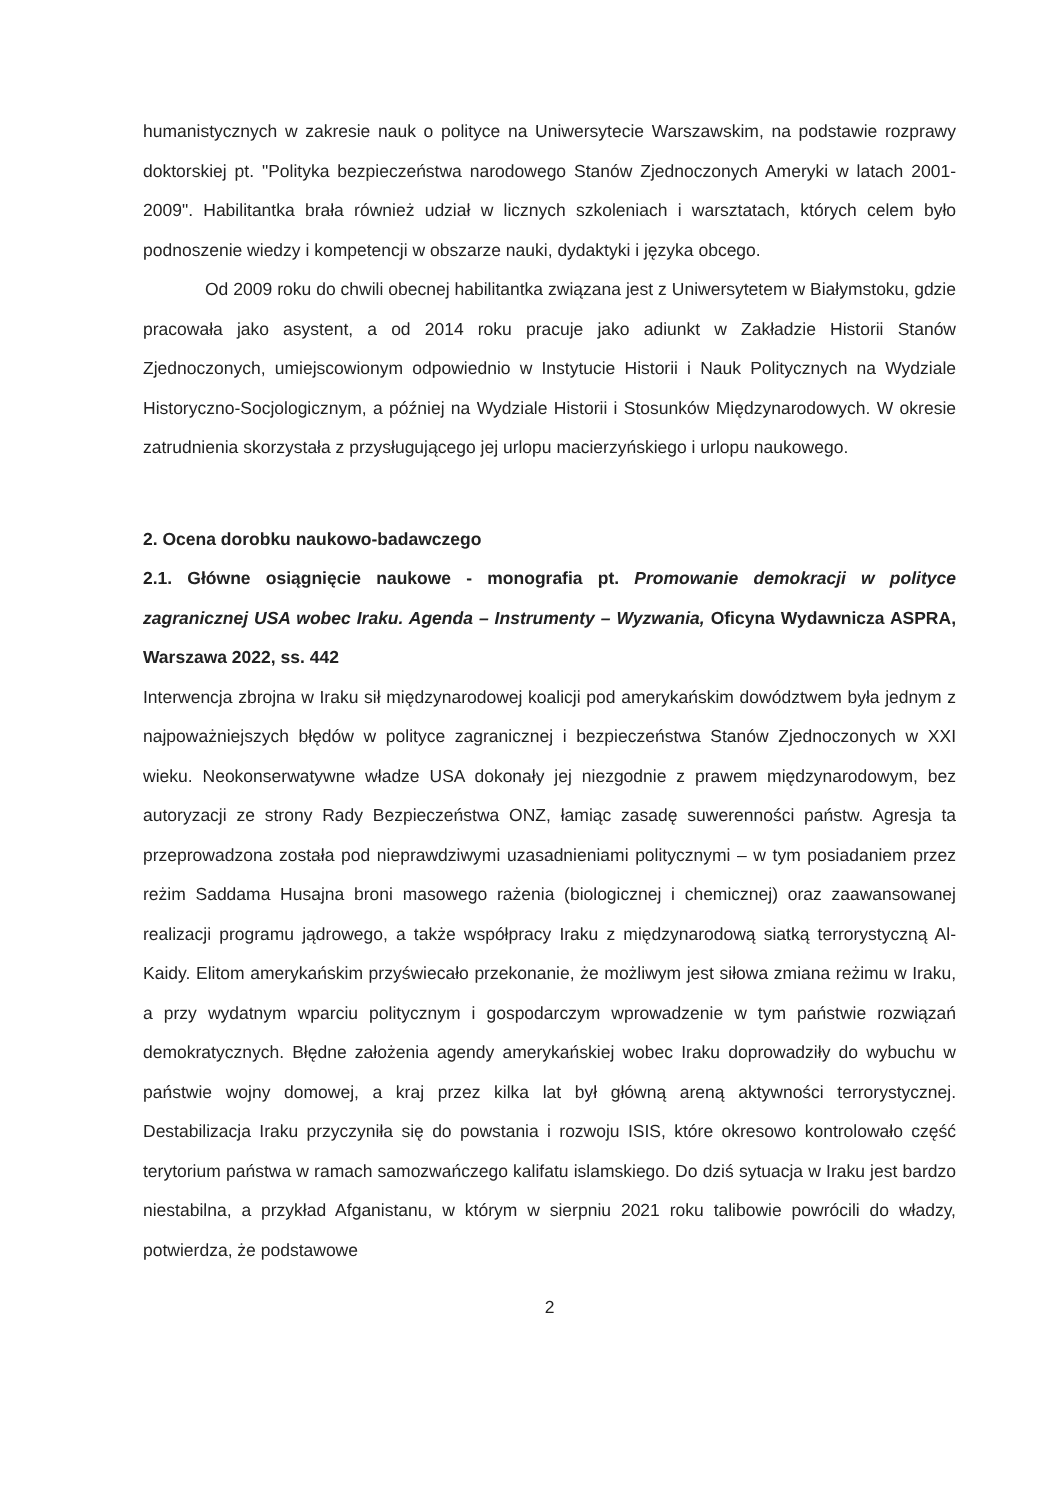humanistycznych w zakresie nauk o polityce na Uniwersytecie Warszawskim, na podstawie rozprawy doktorskiej pt. "Polityka bezpieczeństwa narodowego Stanów Zjednoczonych Ameryki w latach 2001-2009". Habilitantka brała również udział w licznych szkoleniach i warsztatach, których celem było podnoszenie wiedzy i kompetencji w obszarze nauki, dydaktyki i języka obcego.
Od 2009 roku do chwili obecnej habilitantka związana jest z Uniwersytetem w Białymstoku, gdzie pracowała jako asystent, a od 2014 roku pracuje jako adiunkt w Zakładzie Historii Stanów Zjednoczonych, umiejscowionym odpowiednio w Instytucie Historii i Nauk Politycznych na Wydziale Historyczno-Socjologicznym, a później na Wydziale Historii i Stosunków Międzynarodowych. W okresie zatrudnienia skorzystała z przysługującego jej urlopu macierzyńskiego i urlopu naukowego.
2. Ocena dorobku naukowo-badawczego
2.1. Główne osiągnięcie naukowe - monografia pt. Promowanie demokracji w polityce zagranicznej USA wobec Iraku. Agenda – Instrumenty – Wyzwania, Oficyna Wydawnicza ASPRA, Warszawa 2022, ss. 442
Interwencja zbrojna w Iraku sił międzynarodowej koalicji pod amerykańskim dowództwem była jednym z najpoważniejszych błędów w polityce zagranicznej i bezpieczeństwa Stanów Zjednoczonych w XXI wieku. Neokonserwatywne władze USA dokonały jej niezgodnie z prawem międzynarodowym, bez autoryzacji ze strony Rady Bezpieczeństwa ONZ, łamiąc zasadę suwerenności państw. Agresja ta przeprowadzona została pod nieprawdziwymi uzasadnieniami politycznymi – w tym posiadaniem przez reżim Saddama Husajna broni masowego rażenia (biologicznej i chemicznej) oraz zaawansowanej realizacji programu jądrowego, a także współpracy Iraku z międzynarodową siatką terrorystyczną Al-Kaidy. Elitom amerykańskim przyświecało przekonanie, że możliwym jest siłowa zmiana reżimu w Iraku, a przy wydatnym wparciu politycznym i gospodarczym wprowadzenie w tym państwie rozwiązań demokratycznych. Błędne założenia agendy amerykańskiej wobec Iraku doprowadziły do wybuchu w państwie wojny domowej, a kraj przez kilka lat był główną areną aktywności terrorystycznej. Destabilizacja Iraku przyczyniła się do powstania i rozwoju ISIS, które okresowo kontrolowało część terytorium państwa w ramach samozwańczego kalifatu islamskiego. Do dziś sytuacja w Iraku jest bardzo niestabilna, a przykład Afganistanu, w którym w sierpniu 2021 roku talibowie powrócili do władzy, potwierdza, że podstawowe
2